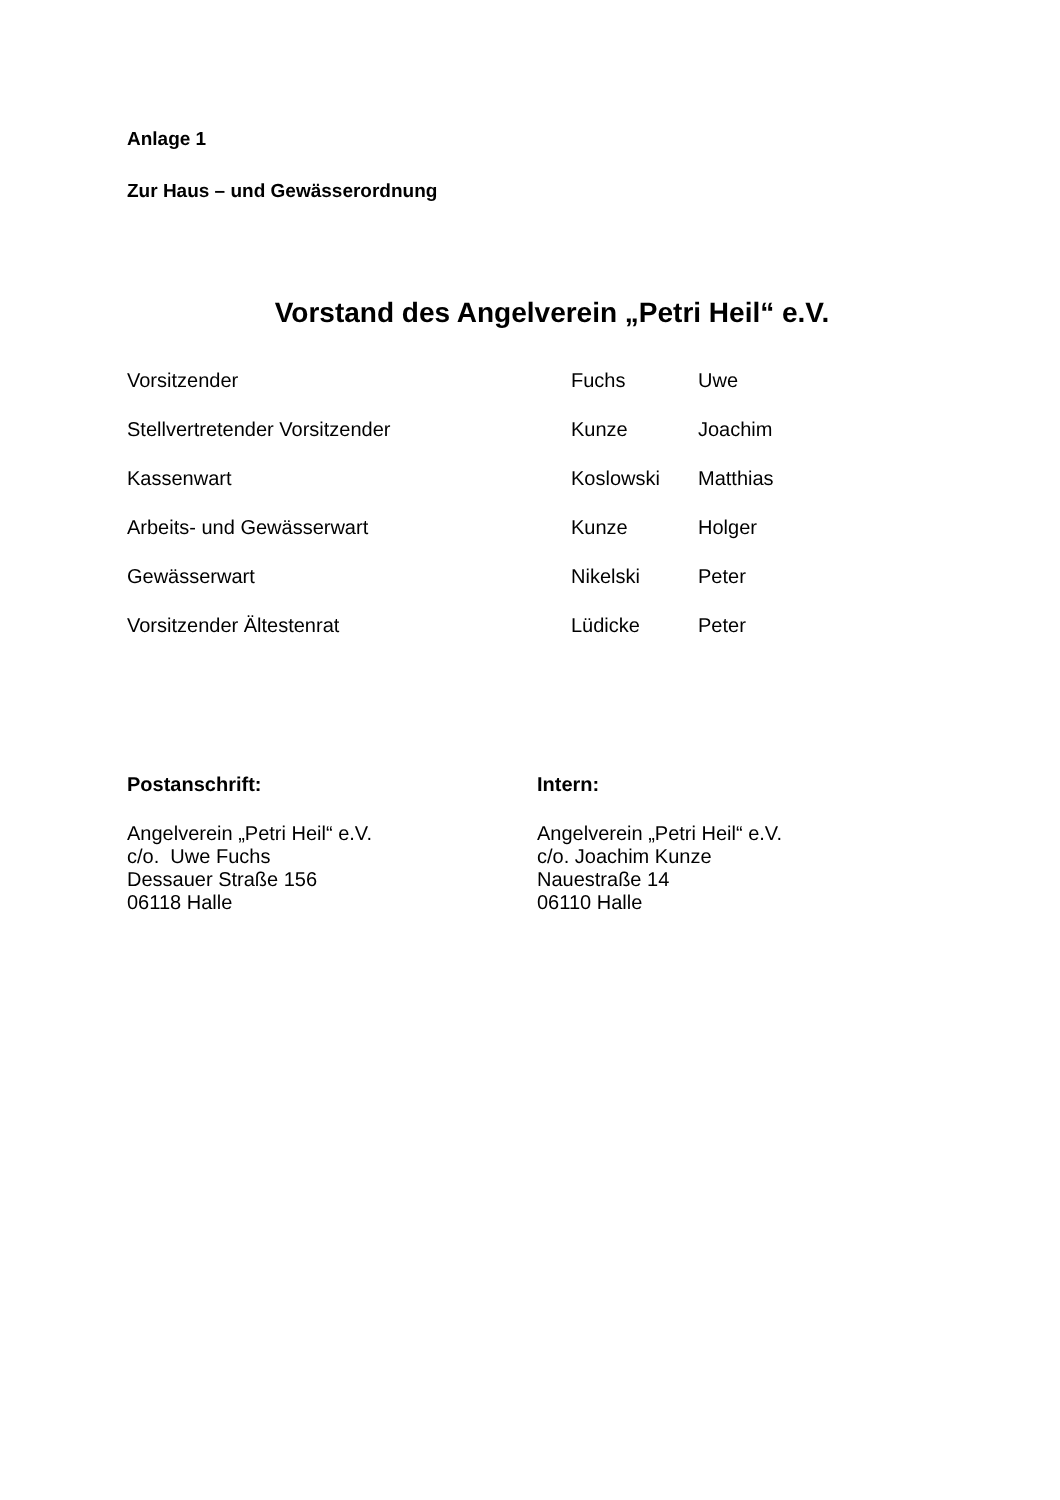Anlage 1
Zur Haus – und Gewässerordnung
Vorstand des Angelverein „Petri Heil“ e.V.
| Vorsitzender | Fuchs | Uwe |
| Stellvertretender Vorsitzender | Kunze | Joachim |
| Kassenwart | Koslowski | Matthias |
| Arbeits- und Gewässerwart | Kunze | Holger |
| Gewässerwart | Nikelski | Peter |
| Vorsitzender Ältestenrat | Lüdicke | Peter |
Postanschrift:
Angelverein „Petri Heil“ e.V.
c/o. Uwe Fuchs
Dessauer Straße 156
06118 Halle
Intern:
Angelverein „Petri Heil“ e.V.
c/o. Joachim Kunze
Nauestraße 14
06110 Halle